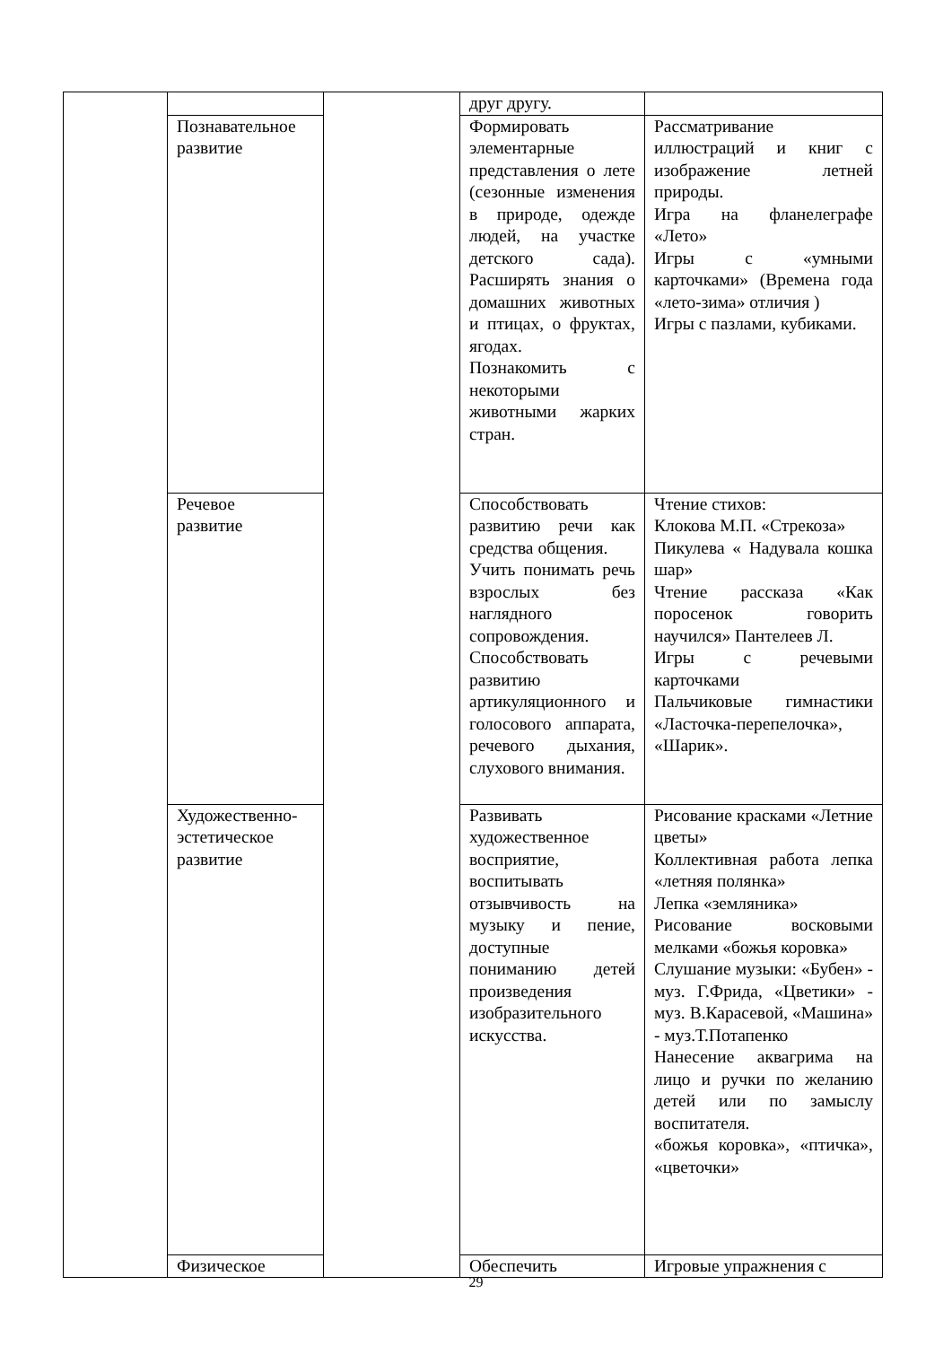| | | | друг другу. | |
| | Познавательное развитие | | Формировать элементарные представления о лете (сезонные изменения в природе, одежде людей, на участке детского сада). Расширять знания о домашних животных и птицах, о фруктах, ягодах. Познакомить с некоторыми животными жарких стран. | Рассматривание иллюстраций и книг с изображение летней природы. Игра на фланелеграфе «Лето» Игры с «умными карточками» (Времена года «лето-зима» отличия ) Игры с пазлами, кубиками. |
| | Речевое развитие | | Способствовать развитию речи как средства общения. Учить понимать речь взрослых без наглядного сопровождения. Способствовать развитию артикуляционного и голосового аппарата, речевого дыхания, слухового внимания. | Чтение стихов: Клокова М.П. «Стрекоза» Пикулева « Надувала кошка шар» Чтение рассказа «Как поросенок говорить научился» Пантелеев Л. Игры с речевыми карточками Пальчиковые гимнастики «Ласточка-перепелочка», «Шарик». |
| | Художественно-эстетическое развитие | | Развивать художественное восприятие, воспитывать отзывчивость на музыку и пение, доступные пониманию детей произведения изобразительного искусства. | Рисование красками «Летние цветы» Коллективная работа лепка «летняя полянка» Лепка «земляника» Рисование восковыми мелками «божья коровка» Слушание музыки: «Бубен» - муз. Г.Фрида, «Цветики» - муз. В.Карасевой, «Машина» - муз.Т.Потапенко Нанесение аквагрима на лицо и ручки по желанию детей или по замыслу воспитателя. «божья коровка», «птичка», «цветочки» |
| | Физическое | | Обеспечить | Игровые упражнения с |
29